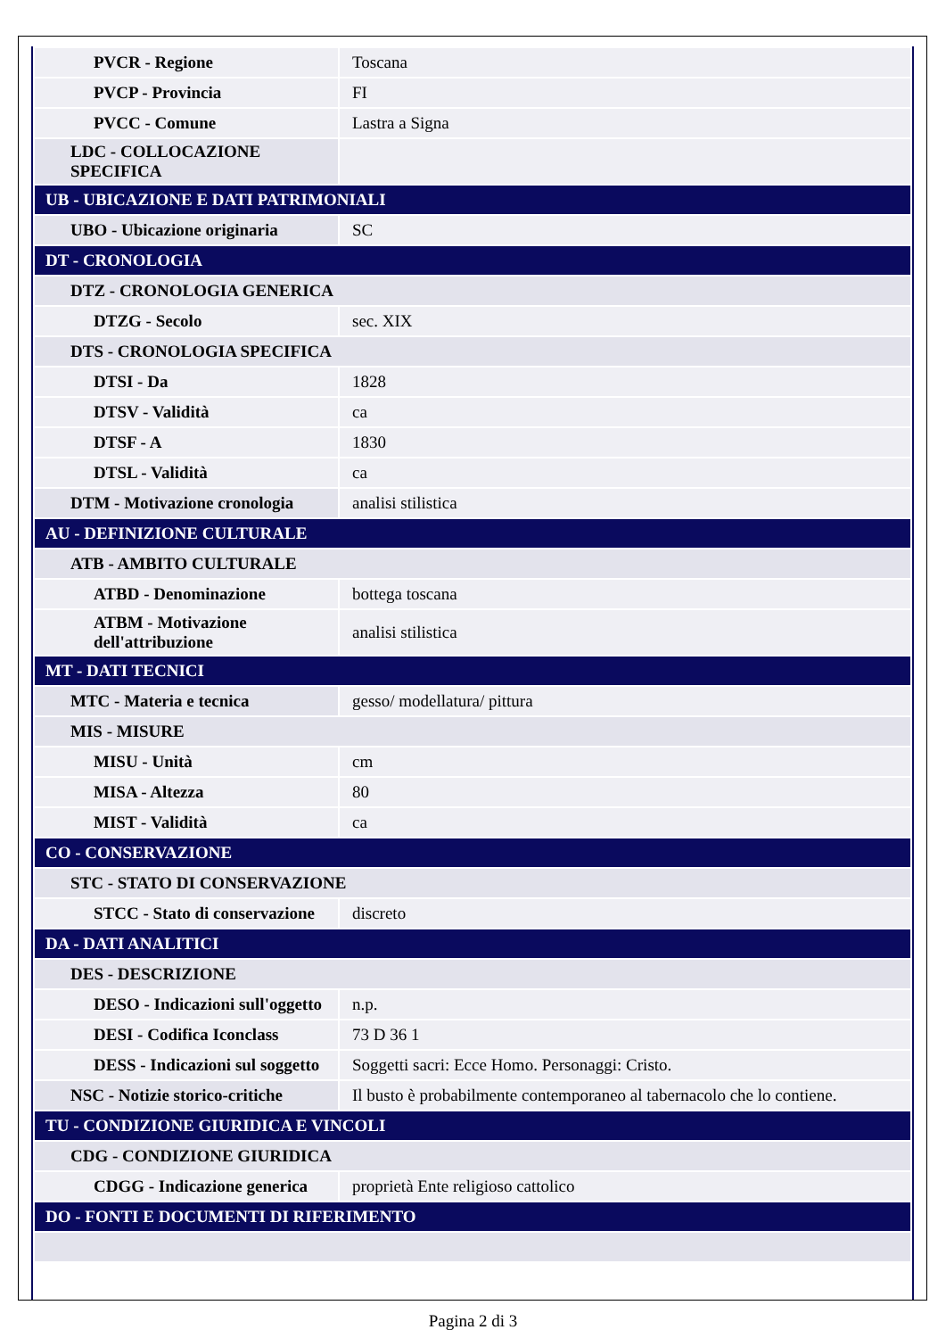| PVCR - Regione | Toscana |
| PVCP - Provincia | FI |
| PVCC - Comune | Lastra a Signa |
| LDC - COLLOCAZIONE SPECIFICA | |
| UB - UBICAZIONE E DATI PATRIMONIALI | |
| UBO - Ubicazione originaria | SC |
| DT - CRONOLOGIA | |
| DTZ - CRONOLOGIA GENERICA | |
| DTZG - Secolo | sec. XIX |
| DTS - CRONOLOGIA SPECIFICA | |
| DTSI - Da | 1828 |
| DTSV - Validità | ca |
| DTSF - A | 1830 |
| DTSL - Validità | ca |
| DTM - Motivazione cronologia | analisi stilistica |
| AU - DEFINIZIONE CULTURALE | |
| ATB - AMBITO CULTURALE | |
| ATBD - Denominazione | bottega toscana |
| ATBM - Motivazione dell'attribuzione | analisi stilistica |
| MT - DATI TECNICI | |
| MTC - Materia e tecnica | gesso/ modellatura/ pittura |
| MIS - MISURE | |
| MISU - Unità | cm |
| MISA - Altezza | 80 |
| MIST - Validità | ca |
| CO - CONSERVAZIONE | |
| STC - STATO DI CONSERVAZIONE | |
| STCC - Stato di conservazione | discreto |
| DA - DATI ANALITICI | |
| DES - DESCRIZIONE | |
| DESO - Indicazioni sull'oggetto | n.p. |
| DESI - Codifica Iconclass | 73 D 36 1 |
| DESS - Indicazioni sul soggetto | Soggetti sacri: Ecce Homo. Personaggi: Cristo. |
| NSC - Notizie storico-critiche | Il busto è probabilmente contemporaneo al tabernacolo che lo contiene. |
| TU - CONDIZIONE GIURIDICA E VINCOLI | |
| CDG - CONDIZIONE GIURIDICA | |
| CDGG - Indicazione generica | proprietà Ente religioso cattolico |
| DO - FONTI E DOCUMENTI DI RIFERIMENTO | |
Pagina 2 di 3